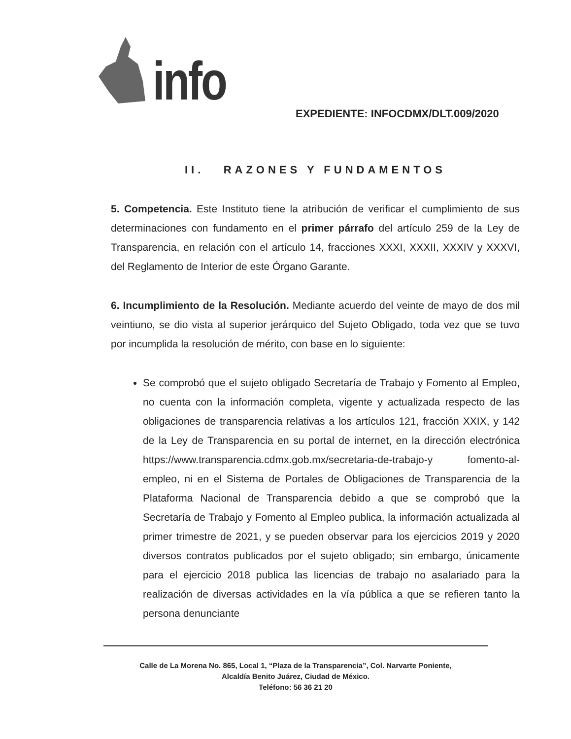info
EXPEDIENTE: INFOCDMX/DLT.009/2020
II. RAZONES Y FUNDAMENTOS
5. Competencia. Este Instituto tiene la atribución de verificar el cumplimiento de sus determinaciones con fundamento en el primer párrafo del artículo 259 de la Ley de Transparencia, en relación con el artículo 14, fracciones XXXI, XXXII, XXXIV y XXXVI, del Reglamento de Interior de este Órgano Garante.
6. Incumplimiento de la Resolución. Mediante acuerdo del veinte de mayo de dos mil veintiuno, se dio vista al superior jerárquico del Sujeto Obligado, toda vez que se tuvo por incumplida la resolución de mérito, con base en lo siguiente:
Se comprobó que el sujeto obligado Secretaría de Trabajo y Fomento al Empleo, no cuenta con la información completa, vigente y actualizada respecto de las obligaciones de transparencia relativas a los artículos 121, fracción XXIX, y 142 de la Ley de Transparencia en su portal de internet, en la dirección electrónica https://www.transparencia.cdmx.gob.mx/secretaria-de-trabajo-y fomento-al-empleo, ni en el Sistema de Portales de Obligaciones de Transparencia de la Plataforma Nacional de Transparencia debido a que se comprobó que la Secretaría de Trabajo y Fomento al Empleo publica, la información actualizada al primer trimestre de 2021, y se pueden observar para los ejercicios 2019 y 2020 diversos contratos publicados por el sujeto obligado; sin embargo, únicamente para el ejercicio 2018 publica las licencias de trabajo no asalariado para la realización de diversas actividades en la vía pública a que se refieren tanto la persona denunciante
Calle de La Morena No. 865, Local 1, “Plaza de la Transparencia”, Col. Narvarte Poniente,
Alcaldía Benito Juárez, Ciudad de México.
Teléfono: 56 36 21 20